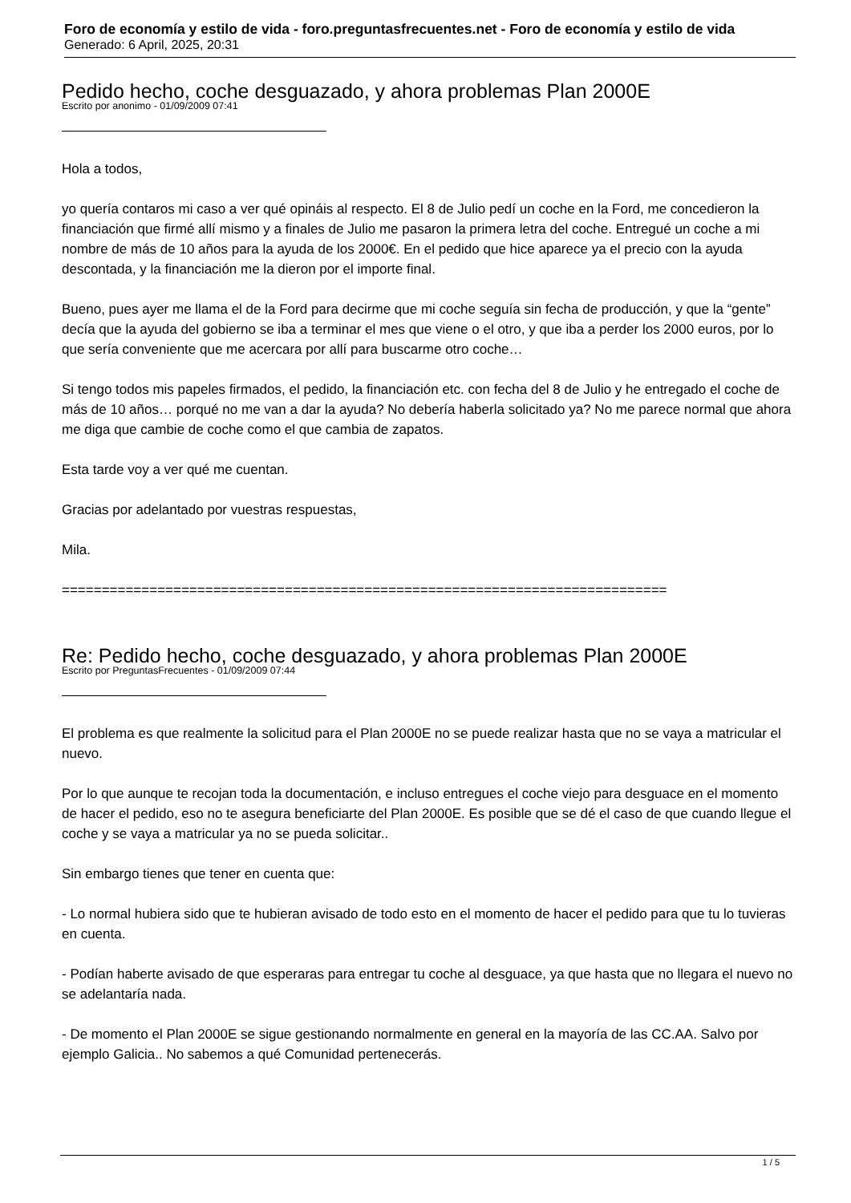Foro de economía y estilo de vida - foro.preguntasfrecuentes.net - Foro de economía y estilo de vida
Generado: 6 April, 2025, 20:31
Pedido hecho, coche desguazado, y ahora problemas Plan 2000E
Escrito por anonimo - 01/09/2009 07:41
Hola a todos,
yo quería contaros mi caso a ver qué opináis al respecto. El 8 de Julio pedí un coche en la Ford, me concedieron la financiación que firmé allí mismo y a finales de Julio me pasaron la primera letra del coche. Entregué un coche a mi nombre de más de 10 años para la ayuda de los 2000€. En el pedido que hice aparece ya el precio con la ayuda descontada, y la financiación me la dieron por el importe final.
Bueno, pues ayer me llama el de la Ford para decirme que mi coche seguía sin fecha de producción, y que la “gente” decía que la ayuda del gobierno se iba a terminar el mes que viene o el otro, y que iba a perder los 2000 euros, por lo que sería conveniente que me acercara por allí para buscarme otro coche…
Si tengo todos mis papeles firmados, el pedido, la financiación etc. con fecha del 8 de Julio y he entregado el coche de más de 10 años… porqué no me van a dar la ayuda? No debería haberla solicitado ya? No me parece normal que ahora me diga que cambie de coche como el que cambia de zapatos.
Esta tarde voy a ver qué me cuentan.
Gracias por adelantado por vuestras respuestas,
Mila.
============================================================================
Re: Pedido hecho, coche desguazado, y ahora problemas Plan 2000E
Escrito por PreguntasFrecuentes - 01/09/2009 07:44
El problema es que realmente la solicitud para el Plan 2000E no se puede realizar hasta que no se vaya a matricular el nuevo.
Por lo que aunque te recojan toda la documentación, e incluso entregues el coche viejo para desguace en el momento de hacer el pedido, eso no te asegura beneficiarte del Plan 2000E. Es posible que se dé el caso de que cuando llegue el coche y se vaya a matricular ya no se pueda solicitar..
Sin embargo tienes que tener en cuenta que:
- Lo normal hubiera sido que te hubieran avisado de todo esto en el momento de hacer el pedido para que tu lo tuvieras en cuenta.
- Podían haberte avisado de que esperaras para entregar tu coche al desguace, ya que hasta que no llegara el nuevo no se adelantaría nada.
- De momento el Plan 2000E se sigue gestionando normalmente en general en la mayoría de las CC.AA. Salvo por ejemplo Galicia.. No sabemos a qué Comunidad pertenecerás.
1 / 5